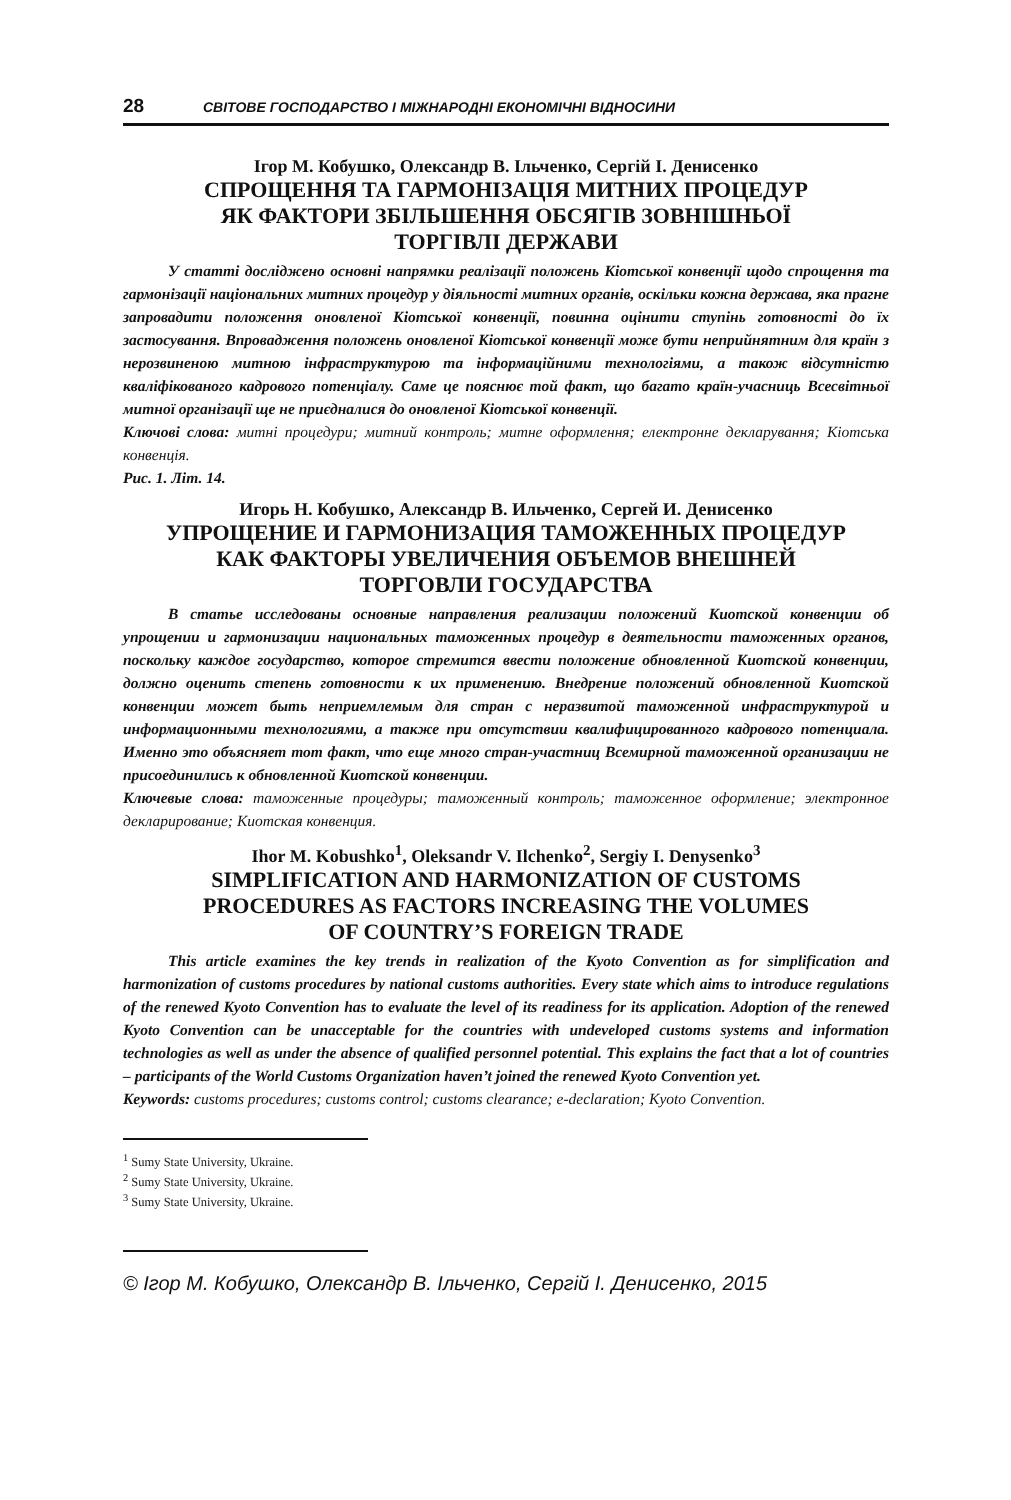28 СВІТОВЕ ГОСПОДАРСТВО І МІЖНАРОДНІ ЕКОНОМІЧНІ ВІДНОСИНИ
Ігор М. Кобушко, Олександр В. Ільченко, Сергій І. Денисенко
СПРОЩЕННЯ ТА ГАРМОНІЗАЦІЯ МИТНИХ ПРОЦЕДУР
ЯК ФАКТОРИ ЗБІЛЬШЕННЯ ОБСЯГІВ ЗОВНІШНЬОЇ
ТОРГІВЛІ ДЕРЖАВИ
У статті досліджено основні напрямки реалізації положень Кіотської конвенції щодо спрощення та гармонізації національних митних процедур у діяльності митних органів, оскільки кожна держава, яка прагне запровадити положення оновленої Кіотської конвенції, повинна оцінити ступінь готовності до їх застосування. Впровадження положень оновленої Кіотської конвенції може бути неприйнятним для країн з нерозвиненою митною інфраструктурою та інформаційними технологіями, а також відсутністю кваліфікованого кадрового потенціалу. Саме це пояснює той факт, що багато країн-учасниць Всесвітньої митної організації ще не приєдналися до оновленої Кіотської конвенції.
Ключові слова: митні процедури; митний контроль; митне оформлення; електронне декларування; Кіотська конвенція.
Рис. 1. Літ. 14.
Игорь Н. Кобушко, Александр В. Ильченко, Сергей И. Денисенко
УПРОЩЕНИЕ И ГАРМОНИЗАЦИЯ ТАМОЖЕННЫХ ПРОЦЕДУР
КАК ФАКТОРЫ УВЕЛИЧЕНИЯ ОБЪЕМОВ ВНЕШНЕЙ
ТОРГОВЛИ ГОСУДАРСТВА
В статье исследованы основные направления реализации положений Киотской конвенции об упрощении и гармонизации национальных таможенных процедур в деятельности таможенных органов, поскольку каждое государство, которое стремится ввести положение обновленной Киотской конвенции, должно оценить степень готовности к их применению. Внедрение положений обновленной Киотской конвенции может быть неприемлемым для стран с неразвитой таможенной инфраструктурой и информационными технологиями, а также при отсутствии квалифицированного кадрового потенциала. Именно это объясняет тот факт, что еще много стран-участниц Всемирной таможенной организации не присоединились к обновленной Киотской конвенции.
Ключевые слова: таможенные процедуры; таможенный контроль; таможенное оформление; электронное декларирование; Киотская конвенция.
Ihor M. Kobushko<sup>1</sup>, Oleksandr V. Ilchenko<sup>2</sup>, Sergiy I. Denysenko<sup>3</sup>
SIMPLIFICATION AND HARMONIZATION OF CUSTOMS
PROCEDURES AS FACTORS INCREASING THE VOLUMES
OF COUNTRY’S FOREIGN TRADE
This article examines the key trends in realization of the Kyoto Convention as for simplification and harmonization of customs procedures by national customs authorities. Every state which aims to introduce regulations of the renewed Kyoto Convention has to evaluate the level of its readiness for its application. Adoption of the renewed Kyoto Convention can be unacceptable for the countries with undeveloped customs systems and information technologies as well as under the absence of qualified personnel potential. This explains the fact that a lot of countries – participants of the World Customs Organization haven’t joined the renewed Kyoto Convention yet.
Keywords: customs procedures; customs control; customs clearance; e-declaration; Kyoto Convention.
<sup>1</sup> Sumy State University, Ukraine.
<sup>2</sup> Sumy State University, Ukraine.
<sup>3</sup> Sumy State University, Ukraine.
© Ігор М. Кобушко, Олександр В. Ільченко, Сергій І. Денисенко, 2015